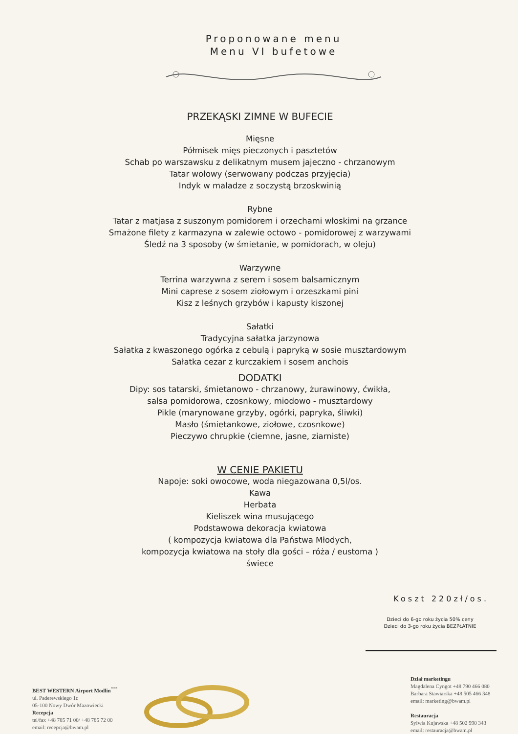Proponowane menu
Menu VI bufetowe
PRZEKĄSKI ZIMNE W BUFECIE
Mięsne
Półmisek mięs pieczonych i pasztetów
Schab po warszawsku z delikatnym musem jajeczno - chrzanowym
Tatar wołowy (serwowany podczas przyjęcia)
Indyk w maladze z soczystą brzoskwinią
Rybne
Tatar z matjasa z suszonym pomidorem i orzechami włoskimi na grzance
Smażone filety z karmazyna w zalewie octowo - pomidorowej z warzywami
Śledź na 3 sposoby (w śmietanie, w pomidorach, w oleju)
Warzywne
Terrina warzywna z serem i sosem balsamicznym
Mini caprese z sosem ziołowym i orzeszkami pini
Kisz z leśnych grzybów i kapusty kiszonej
Sałatki
Tradycyjna sałatka jarzynowa
Sałatka z kwaszonego ogórka z cebulą i papryką w sosie musztardowym
Sałatka cezar z kurczakiem i sosem anchois
DODATKI
Dipy: sos tatarski, śmietanowo - chrzanowy, żurawinowy, ćwikła,
salsa pomidorowa, czosnkowy, miodowo - musztardowy
Pikle (marynowane grzyby, ogórki, papryka, śliwki)
Masło (śmietankowe, ziołowe, czosnkowe)
Pieczywo chrupkie (ciemne, jasne, ziarniste)
W CENIE PAKIETU
Napoje: soki owocowe, woda niegazowana 0,5l/os.
Kawa
Herbata
Kieliszek wina musującego
Podstawowa dekoracja kwiatowa
( kompozycja kwiatowa dla Państwa Młodych,
kompozycja kwiatowa na stoły dla gości – róża / eustoma )
świece
Koszt 220zł/os.
Dzieci do 6-go roku życia 50% ceny
Dzieci do 3-go roku życia BEZPŁATNIE
BEST WESTERN Airport Modlin<sup>***</sup>
ul. Paderewskiego 1c
05-100 Nowy Dwór Mazowiecki
Recepcja
tel/fax +48 785 71 00/ +48 785 72 00
email: recepcja@bwam.pl
Dział marketingu
Magdalena Cyngot +48 790 466 080
Barbara Stawiarska +48 505 466 348
email: marketing@bwam.pl
Restauracja
Sylwia Kujawska +48 502 990 343
email: restauracja@bwam.pl